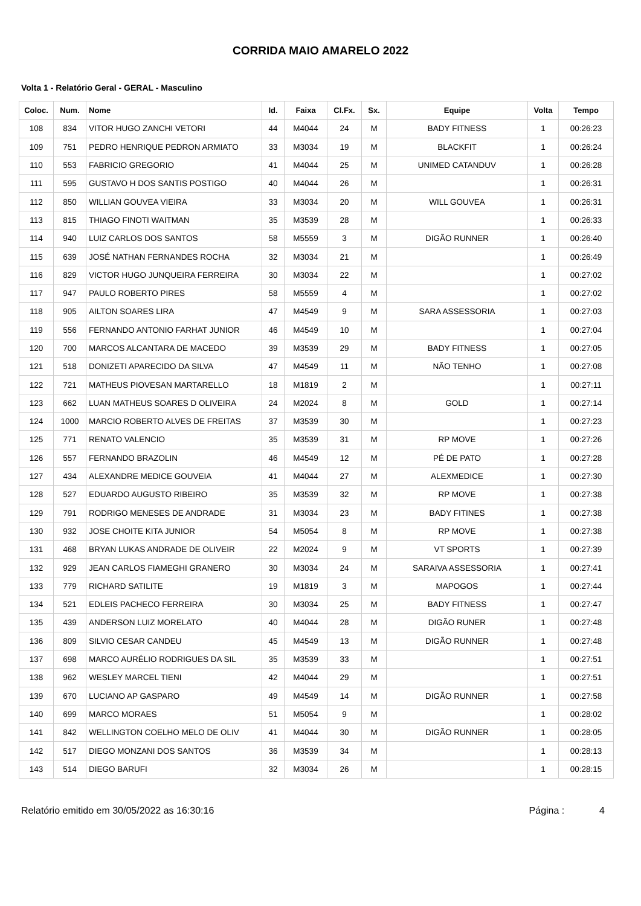CORRIDA MAIO AMARELO 2022
Volta 1 - Relatório Geral - GERAL - Masculino
| Coloc. | Num. | Nome | Id. | Faixa | Cl.Fx. | Sx. | Equipe | Volta | Tempo |
| --- | --- | --- | --- | --- | --- | --- | --- | --- | --- |
| 108 | 834 | VITOR HUGO ZANCHI VETORI | 44 | M4044 | 24 | M | BADY FITNESS | 1 | 00:26:23 |
| 109 | 751 | PEDRO HENRIQUE PEDRON ARMIATO | 33 | M3034 | 19 | M | BLACKFIT | 1 | 00:26:24 |
| 110 | 553 | FABRICIO GREGORIO | 41 | M4044 | 25 | M | UNIMED CATANDUV | 1 | 00:26:28 |
| 111 | 595 | GUSTAVO H DOS SANTIS POSTIGO | 40 | M4044 | 26 | M | | 1 | 00:26:31 |
| 112 | 850 | WILLIAN GOUVEA VIEIRA | 33 | M3034 | 20 | M | WILL GOUVEA | 1 | 00:26:31 |
| 113 | 815 | THIAGO FINOTI WAITMAN | 35 | M3539 | 28 | M | | 1 | 00:26:33 |
| 114 | 940 | LUIZ CARLOS DOS SANTOS | 58 | M5559 | 3 | M | DIGÃO RUNNER | 1 | 00:26:40 |
| 115 | 639 | JOSÉ NATHAN FERNANDES ROCHA | 32 | M3034 | 21 | M | | 1 | 00:26:49 |
| 116 | 829 | VICTOR HUGO JUNQUEIRA FERREIRA | 30 | M3034 | 22 | M | | 1 | 00:27:02 |
| 117 | 947 | PAULO ROBERTO PIRES | 58 | M5559 | 4 | M | | 1 | 00:27:02 |
| 118 | 905 | AILTON SOARES LIRA | 47 | M4549 | 9 | M | SARA ASSESSORIA | 1 | 00:27:03 |
| 119 | 556 | FERNANDO ANTONIO FARHAT JUNIOR | 46 | M4549 | 10 | M | | 1 | 00:27:04 |
| 120 | 700 | MARCOS ALCANTARA DE MACEDO | 39 | M3539 | 29 | M | BADY FITNESS | 1 | 00:27:05 |
| 121 | 518 | DONIZETI APARECIDO DA SILVA | 47 | M4549 | 11 | M | NÃO TENHO | 1 | 00:27:08 |
| 122 | 721 | MATHEUS PIOVESAN MARTARELLO | 18 | M1819 | 2 | M | | 1 | 00:27:11 |
| 123 | 662 | LUAN MATHEUS SOARES D OLIVEIRA | 24 | M2024 | 8 | M | GOLD | 1 | 00:27:14 |
| 124 | 1000 | MARCIO ROBERTO ALVES DE FREITAS | 37 | M3539 | 30 | M | | 1 | 00:27:23 |
| 125 | 771 | RENATO VALENCIO | 35 | M3539 | 31 | M | RP MOVE | 1 | 00:27:26 |
| 126 | 557 | FERNANDO BRAZOLIN | 46 | M4549 | 12 | M | PÉ DE PATO | 1 | 00:27:28 |
| 127 | 434 | ALEXANDRE MEDICE GOUVEIA | 41 | M4044 | 27 | M | ALEXMEDICE | 1 | 00:27:30 |
| 128 | 527 | EDUARDO AUGUSTO RIBEIRO | 35 | M3539 | 32 | M | RP MOVE | 1 | 00:27:38 |
| 129 | 791 | RODRIGO MENESES DE ANDRADE | 31 | M3034 | 23 | M | BADY FITINES | 1 | 00:27:38 |
| 130 | 932 | JOSE CHOITE KITA JUNIOR | 54 | M5054 | 8 | M | RP MOVE | 1 | 00:27:38 |
| 131 | 468 | BRYAN LUKAS ANDRADE DE OLIVEIR | 22 | M2024 | 9 | M | VT SPORTS | 1 | 00:27:39 |
| 132 | 929 | JEAN CARLOS FIAMEGHI GRANERO | 30 | M3034 | 24 | M | SARAIVA ASSESSORIA | 1 | 00:27:41 |
| 133 | 779 | RICHARD SATILITE | 19 | M1819 | 3 | M | MAPOGOS | 1 | 00:27:44 |
| 134 | 521 | EDLEIS PACHECO FERREIRA | 30 | M3034 | 25 | M | BADY FITNESS | 1 | 00:27:47 |
| 135 | 439 | ANDERSON LUIZ MORELATO | 40 | M4044 | 28 | M | DIGÃO RUNER | 1 | 00:27:48 |
| 136 | 809 | SILVIO CESAR CANDEU | 45 | M4549 | 13 | M | DIGÃO RUNNER | 1 | 00:27:48 |
| 137 | 698 | MARCO AURÉLIO RODRIGUES DA SIL | 35 | M3539 | 33 | M | | 1 | 00:27:51 |
| 138 | 962 | WESLEY MARCEL TIENI | 42 | M4044 | 29 | M | | 1 | 00:27:51 |
| 139 | 670 | LUCIANO AP GASPARO | 49 | M4549 | 14 | M | DIGÃO RUNNER | 1 | 00:27:58 |
| 140 | 699 | MARCO MORAES | 51 | M5054 | 9 | M | | 1 | 00:28:02 |
| 141 | 842 | WELLINGTON COELHO MELO DE OLIV | 41 | M4044 | 30 | M | DIGÃO RUNNER | 1 | 00:28:05 |
| 142 | 517 | DIEGO MONZANI DOS SANTOS | 36 | M3539 | 34 | M | | 1 | 00:28:13 |
| 143 | 514 | DIEGO BARUFI | 32 | M3034 | 26 | M | | 1 | 00:28:15 |
Relatório emitido em 30/05/2022 as 16:30:16 Página : 4